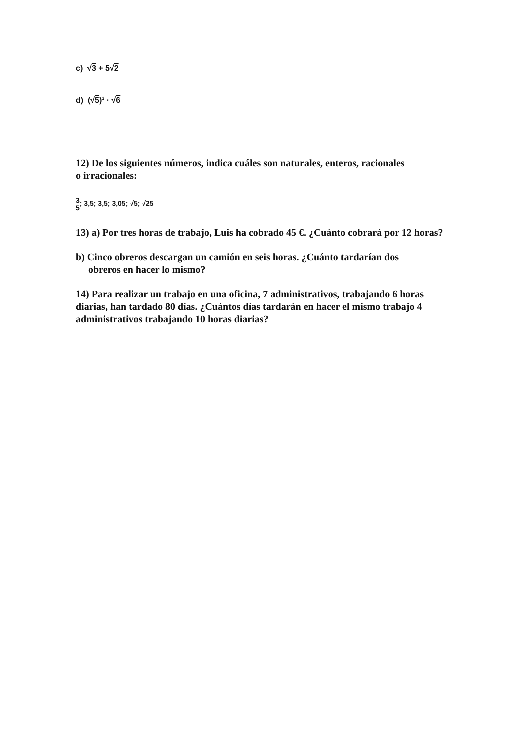c) √3 + 5√2
d) (√5)<sup>3</sup> · √6
12) De los siguientes números, indica cuáles son naturales, enteros, racionales
o irracionales:
3 5; 3,5; 3,5; 3,05; √5; √25
13) a) Por tres horas de trabajo, Luis ha cobrado 45 €. ¿Cuánto cobrará por 12 horas?
b) Cinco obreros descargan un camión en seis horas. ¿Cuánto tardarían dos
obreros en hacer lo mismo?
14) Para realizar un trabajo en una oficina, 7 administrativos, trabajando 6 horas diarias, han tardado 80 días. ¿Cuántos días tardarán en hacer el mismo trabajo 4 administrativos trabajando 10 horas diarias?